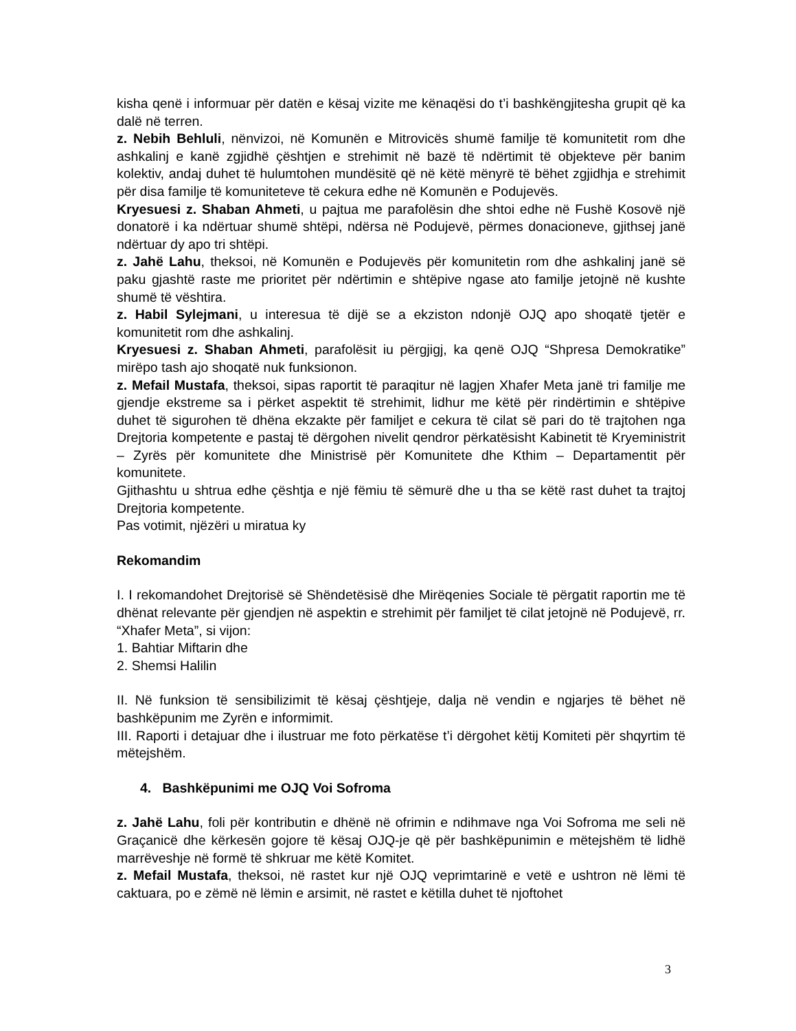kisha qenë i informuar për datën e kësaj vizite me kënaqësi do t’i bashkëngjitesha grupit që ka dalë në terren.
z. Nebih Behluli, nënvizoi, në Komunën e Mitrovicës shumë familje të komunitetit rom dhe ashkalinj e kanë zgjidhë çështjen e strehimit në bazë të ndërtimit të objekteve për banim kolektiv, andaj duhet të hulumtohen mundësitë që në këtë mënyrë të bëhet zgjidhja e strehimit për disa familje të komuniteteve të cekura edhe në Komunën e Podujevës.
Kryesuesi z. Shaban Ahmeti, u pajtua me parafolësin dhe shtoi edhe në Fushë Kosovë një donatorë i ka ndërtuar shumë shtëpi, ndërsa në Podujevë, përmes donacioneve, gjithsej janë ndërtuar dy apo tri shtëpi.
z. Jahë Lahu, theksoi, në Komunën e Podujevës për komunitetin rom dhe ashkalinj janë së paku gjashtë raste me prioritet për ndërtimin e shtëpive ngase ato familje jetojnë në kushte shumë të vështira.
z. Habil Sylejmani, u interesua të dijë se a ekziston ndonjë OJQ apo shoqatë tjetër e komunitetit rom dhe ashkalinj.
Kryesuesi z. Shaban Ahmeti, parafolësit iu përgjigj, ka qenë OJQ “Shpresa Demokratike” mirëpo tash ajo shoqatë nuk funksionon.
z. Mefail Mustafa, theksoi, sipas raportit të paraqitur në lagjen Xhafer Meta janë tri familje me gjendje ekstreme sa i përket aspektit të strehimit, lidhur me këtë për rindërtimin e shtëpive duhet të sigurohen të dhëna ekzakte për familjet e cekura të cilat së pari do të trajtohen nga Drejtoria kompetente e pastaj të dërgohen nivelit qendror përkatësisht Kabinetit të Kryeministrit – Zyrës për komunitete dhe Ministrisë për Komunitete dhe Kthim – Departamentit për komunitete.
Gjithashtu u shtrua edhe çështja e një fëmiu të sëmurë dhe u tha se këtë rast duhet ta trajtoj Drejtoria kompetente.
Pas votimit, njëzëri u miratua ky
Rekomandim
I. I rekomandohet Drejtorisë së Shëndetësisë dhe Mirëqenies Sociale të përgatit raportin me të dhënat relevante për gjendjen në aspektin e strehimit për familjet të cilat jetojnë në Podujevë, rr. “Xhafer Meta”, si vijon:
1. Bahtiar Miftarin dhe
2. Shemsi Halilin
II. Në funksion të sensibilizimit të kësaj çështjeje, dalja në vendin e ngjarjes të bëhet në bashkëpunim me Zyrën e informimit.
III. Raporti i detajuar dhe i ilustruar me foto përkatëse t’i dërgohet këtij Komiteti për shqyrtim të mëtejshëm.
4. Bashkëpunimi me OJQ Voi Sofroma
z. Jahë Lahu, foli për kontributin e dhënë në ofrimin e ndihmave nga Voi Sofroma me seli në Graçanicë dhe kërkesën gojore të kësaj OJQ-je që për bashkëpunimin e mëtejshëm të lidhë marrëveshje në formë të shkruar me këtë Komitet.
z. Mefail Mustafa, theksoi, në rastet kur një OJQ veprimtarinë e vetë e ushtron në lëmi të caktuara, po e zëmë në lëmin e arsimit, në rastet e këtilla duhet të njoftohet
3